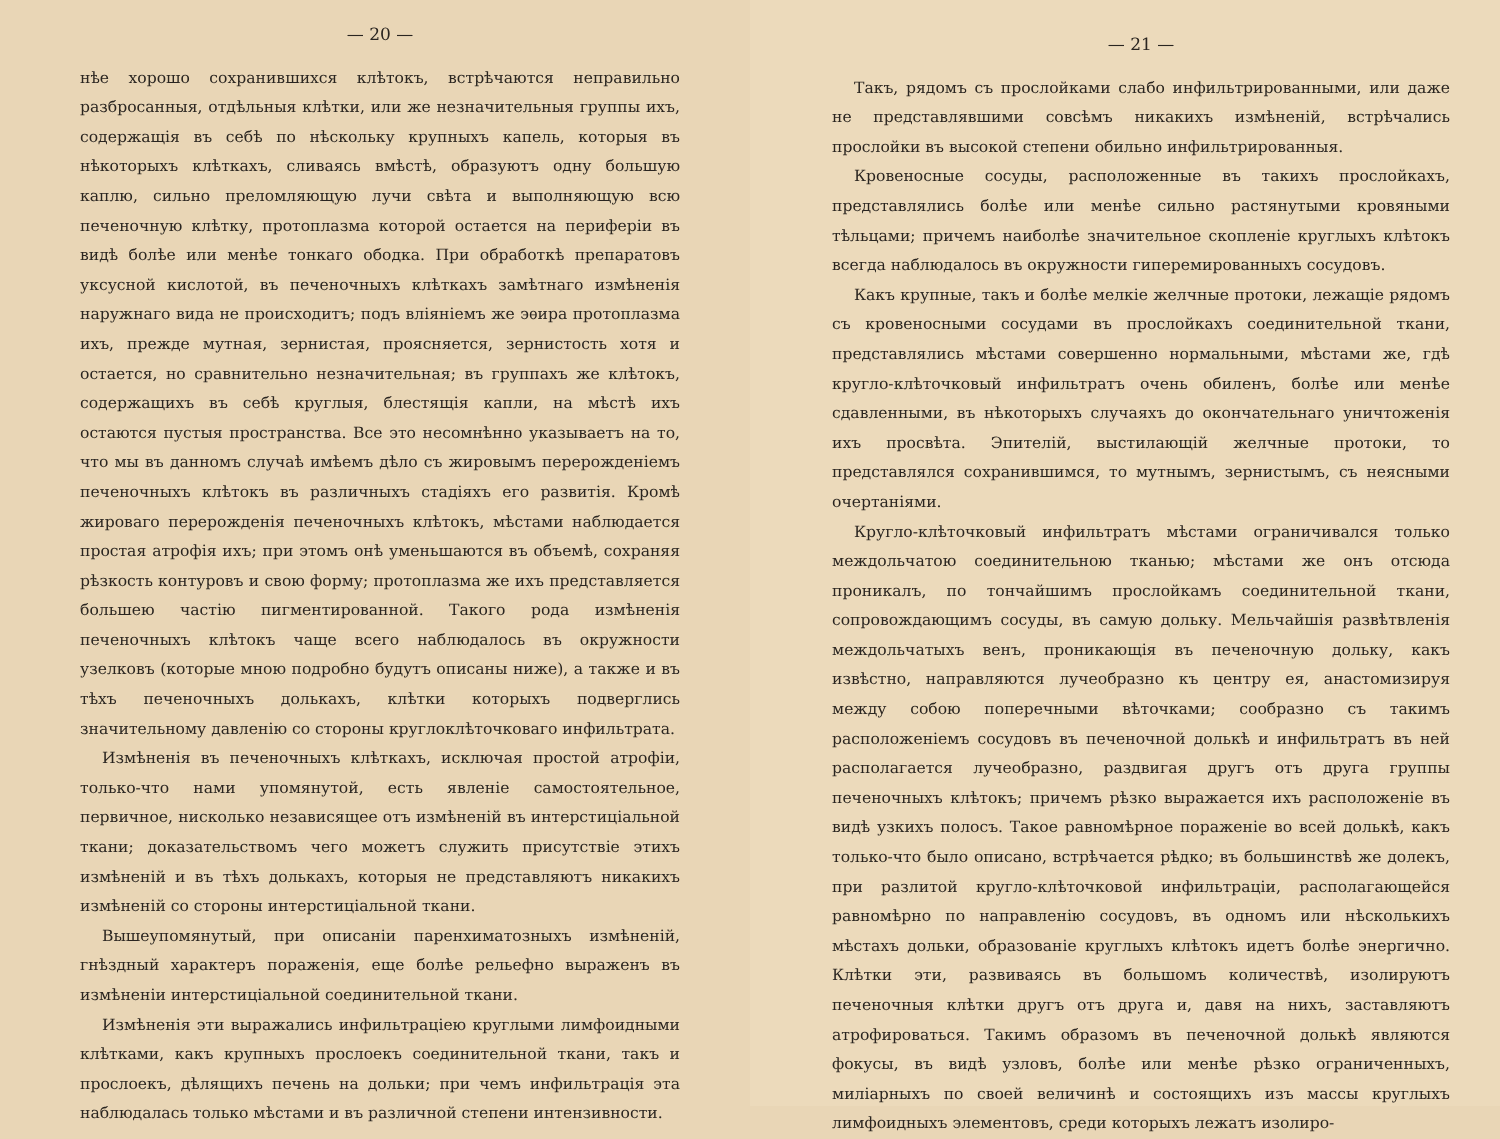— 20 —
нѣе хорошо сохранившихся клѣтокъ, встрѣчаются неправильно разбросанныя, отдѣльныя клѣтки, или же незначительныя группы ихъ, содержащія въ себѣ по нѣскольку крупныхъ капель, которыя въ нѣкоторыхъ клѣткахъ, сливаясь вмѣстѣ, образуютъ одну большую каплю, сильно преломляющую лучи свѣта и выполняющую всю печеночную клѣтку, протоплазма которой остается на периферіи въ видѣ болѣе или менѣе тонкаго ободка. При обработкѣ препаратовъ уксусной кислотой, въ печеночныхъ клѣткахъ замѣтнаго измѣненія наружнаго вида не происходитъ; подъ вліяніемъ же эѳира протоплазма ихъ, прежде мутная, зернистая, проясняется, зернистость хотя и остается, но сравнительно незначительная; въ группахъ же клѣтокъ, содержащихъ въ себѣ круглыя, блестящія капли, на мѣстѣ ихъ остаются пустыя пространства. Все это несомнѣнно указываетъ на то, что мы въ данномъ случаѣ имѣемъ дѣло съ жировымъ перерожденіемъ печеночныхъ клѣтокъ въ различныхъ стадіяхъ его развитія. Кромѣ жироваго перерожденія печеночныхъ клѣтокъ, мѣстами наблюдается простая атрофія ихъ; при этомъ онѣ уменьшаются въ объемѣ, сохраняя рѣзкость контуровъ и свою форму; протоплазма же ихъ представляется большею частію пигментированной. Такого рода измѣненія печеночныхъ клѣтокъ чаще всего наблюдалось въ окружности узелковъ (которые мною подробно будутъ описаны ниже), а также и въ тѣхъ печеночныхъ долькахъ, клѣтки которыхъ подверглись значительному давленію со стороны круглоклѣточковаго инфильтрата.
Измѣненія въ печеночныхъ клѣткахъ, исключая простой атрофіи, только-что нами упомянутой, есть явленіе самостоятельное, первичное, нисколько независящее отъ измѣненій въ интерстиціальной ткани; доказательствомъ чего можетъ служить присутствіе этихъ измѣненій и въ тѣхъ долькахъ, которыя не представляютъ никакихъ измѣненій со стороны интерстиціальной ткани.
Вышеупомянутый, при описаніи паренхиматозныхъ измѣненій, гнѣздный характеръ пораженія, еще болѣе рельефно выраженъ въ измѣненіи интерстиціальной соединительной ткани.
Измѣненія эти выражались инфильтраціею круглыми лимфоидными клѣтками, какъ крупныхъ прослоекъ соединительной ткани, такъ и прослоекъ, дѣлящихъ печень на дольки; при чемъ инфильтрація эта наблюдалась только мѣстами и въ различной степени интензивности.
— 21 —
Такъ, рядомъ съ прослойками слабо инфильтрированными, или даже не представлявшими совсѣмъ никакихъ измѣненій, встрѣчались прослойки въ высокой степени обильно инфильтрированныя.
Кровеносные сосуды, расположенные въ такихъ прослойкахъ, представлялись болѣе или менѣе сильно растянутыми кровяными тѣльцами; причемъ наиболѣе значительное скопленіе круглыхъ клѣтокъ всегда наблюдалось въ окружности гиперемированныхъ сосудовъ.
Какъ крупные, такъ и болѣе мелкіе желчные протоки, лежащіе рядомъ съ кровеносными сосудами въ прослойкахъ соединительной ткани, представлялись мѣстами совершенно нормальными, мѣстами же, гдѣ кругло-клѣточковый инфильтратъ очень обиленъ, болѣе или менѣе сдавленными, въ нѣкоторыхъ случаяхъ до окончательнаго уничтоженія ихъ просвѣта. Эпителій, выстилающій желчные протоки, то представлялся сохранившимся, то мутнымъ, зернистымъ, съ неясными очертаніями.
Кругло-клѣточковый инфильтратъ мѣстами ограничивался только междольчатою соединительною тканью; мѣстами же онъ отсюда проникалъ, по тончайшимъ прослойкамъ соединительной ткани, сопровождающимъ сосуды, въ самую дольку. Мельчайшія развѣтвленія междольчатыхъ венъ, проникающія въ печеночную дольку, какъ извѣстно, направляются лучеобразно къ центру ея, анастомизируя между собою поперечными вѣточками; сообразно съ такимъ расположеніемъ сосудовъ въ печеночной долькѣ и инфильтратъ въ ней располагается лучеобразно, раздвигая другъ отъ друга группы печеночныхъ клѣтокъ; причемъ рѣзко выражается ихъ расположеніе въ видѣ узкихъ полосъ. Такое равномѣрное пораженіе во всей долькѣ, какъ только-что было описано, встрѣчается рѣдко; въ большинствѣ же долекъ, при разлитой кругло-клѣточковой инфильтраціи, располагающейся равномѣрно по направленію сосудовъ, въ одномъ или нѣсколькихъ мѣстахъ дольки, образованіе круглыхъ клѣтокъ идетъ болѣе энергично. Клѣтки эти, развиваясь въ большомъ количествѣ, изолируютъ печеночныя клѣтки другъ отъ друга и, давя на нихъ, заставляютъ атрофироваться. Такимъ образомъ въ печеночной долькѣ являются фокусы, въ видѣ узловъ, болѣе или менѣе рѣзко ограниченныхъ, миліарныхъ по своей величинѣ и состоящихъ изъ массы круглыхъ лимфоидныхъ элементовъ, среди которыхъ лежатъ изолиро-